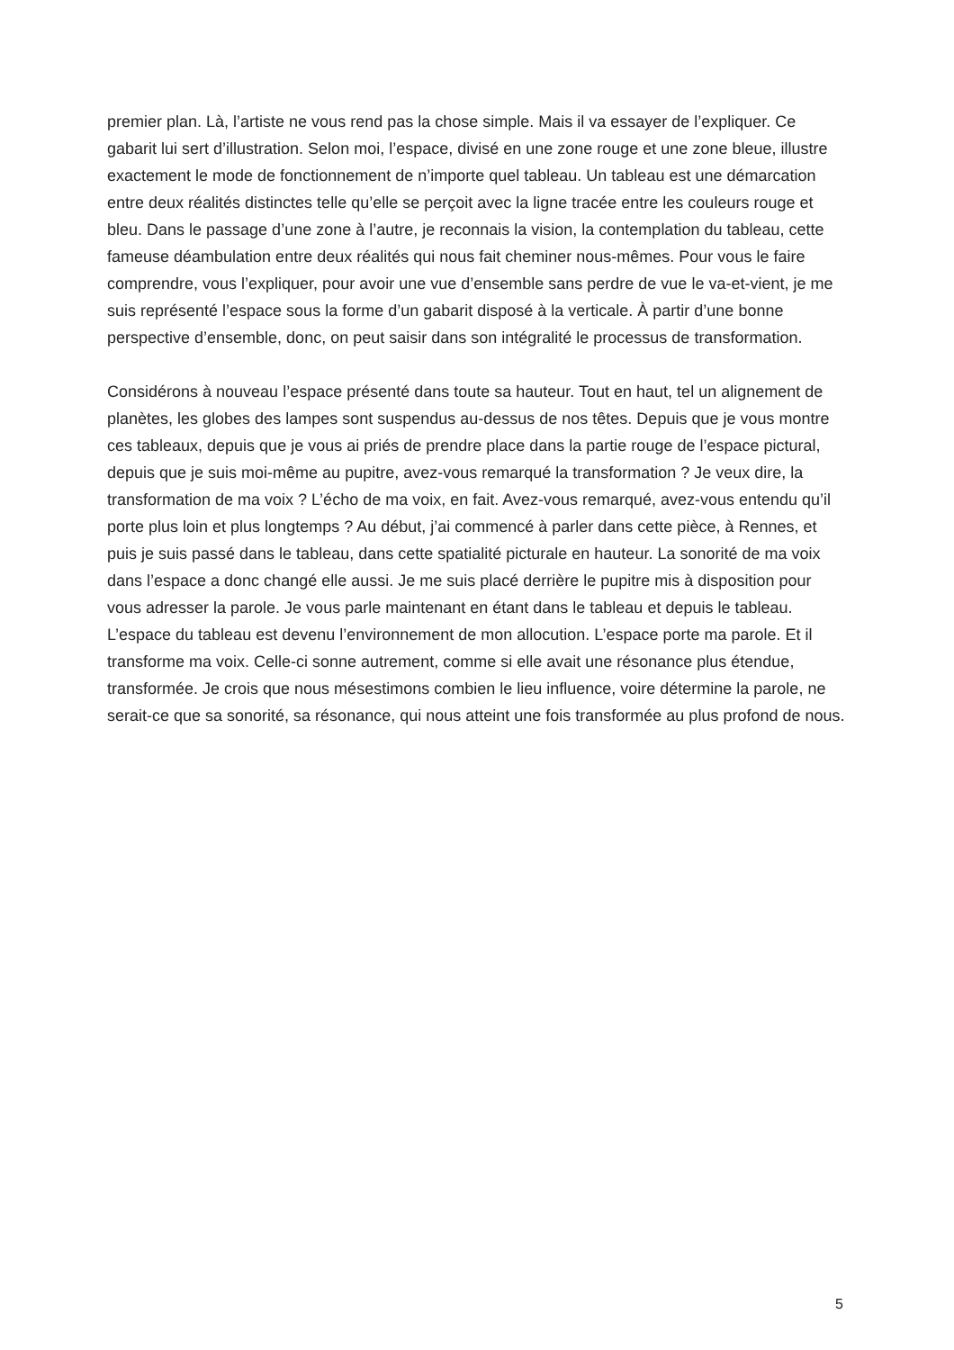premier plan. Là, l’artiste ne vous rend pas la chose simple. Mais il va essayer de l’expliquer. Ce gabarit lui sert d’illustration. Selon moi, l’espace, divisé en une zone rouge et une zone bleue, illustre exactement le mode de fonctionnement de n’importe quel tableau. Un tableau est une démarcation entre deux réalités distinctes telle qu’elle se perçoit avec la ligne tracée entre les couleurs rouge et bleu. Dans le passage d’une zone à l’autre, je reconnais la vision, la contemplation du tableau, cette fameuse déambulation entre deux réalités qui nous fait cheminer nous-mêmes. Pour vous le faire comprendre, vous l’expliquer, pour avoir une vue d’ensemble sans perdre de vue le va-et-vient, je me suis représenté l’espace sous la forme d’un gabarit disposé à la verticale. À partir d’une bonne perspective d’ensemble, donc, on peut saisir dans son intégralité le processus de transformation.
Considérons à nouveau l’espace présenté dans toute sa hauteur. Tout en haut, tel un alignement de planètes, les globes des lampes sont suspendus au-dessus de nos têtes. Depuis que je vous montre ces tableaux, depuis que je vous ai priés de prendre place dans la partie rouge de l’espace pictural, depuis que je suis moi-même au pupitre, avez-vous remarqué la transformation ? Je veux dire, la transformation de ma voix ? L’écho de ma voix, en fait. Avez-vous remarqué, avez-vous entendu qu’il porte plus loin et plus longtemps ? Au début, j’ai commencé à parler dans cette pièce, à Rennes, et puis je suis passé dans le tableau, dans cette spatialité picturale en hauteur. La sonorité de ma voix dans l’espace a donc changé elle aussi. Je me suis placé derrière le pupitre mis à disposition pour vous adresser la parole. Je vous parle maintenant en étant dans le tableau et depuis le tableau. L’espace du tableau est devenu l’environnement de mon allocution. L’espace porte ma parole. Et il transforme ma voix. Celle-ci sonne autrement, comme si elle avait une résonance plus étendue, transformée. Je crois que nous mésestimons combien le lieu influence, voire détermine la parole, ne serait-ce que sa sonorité, sa résonance, qui nous atteint une fois transformée au plus profond de nous.
5